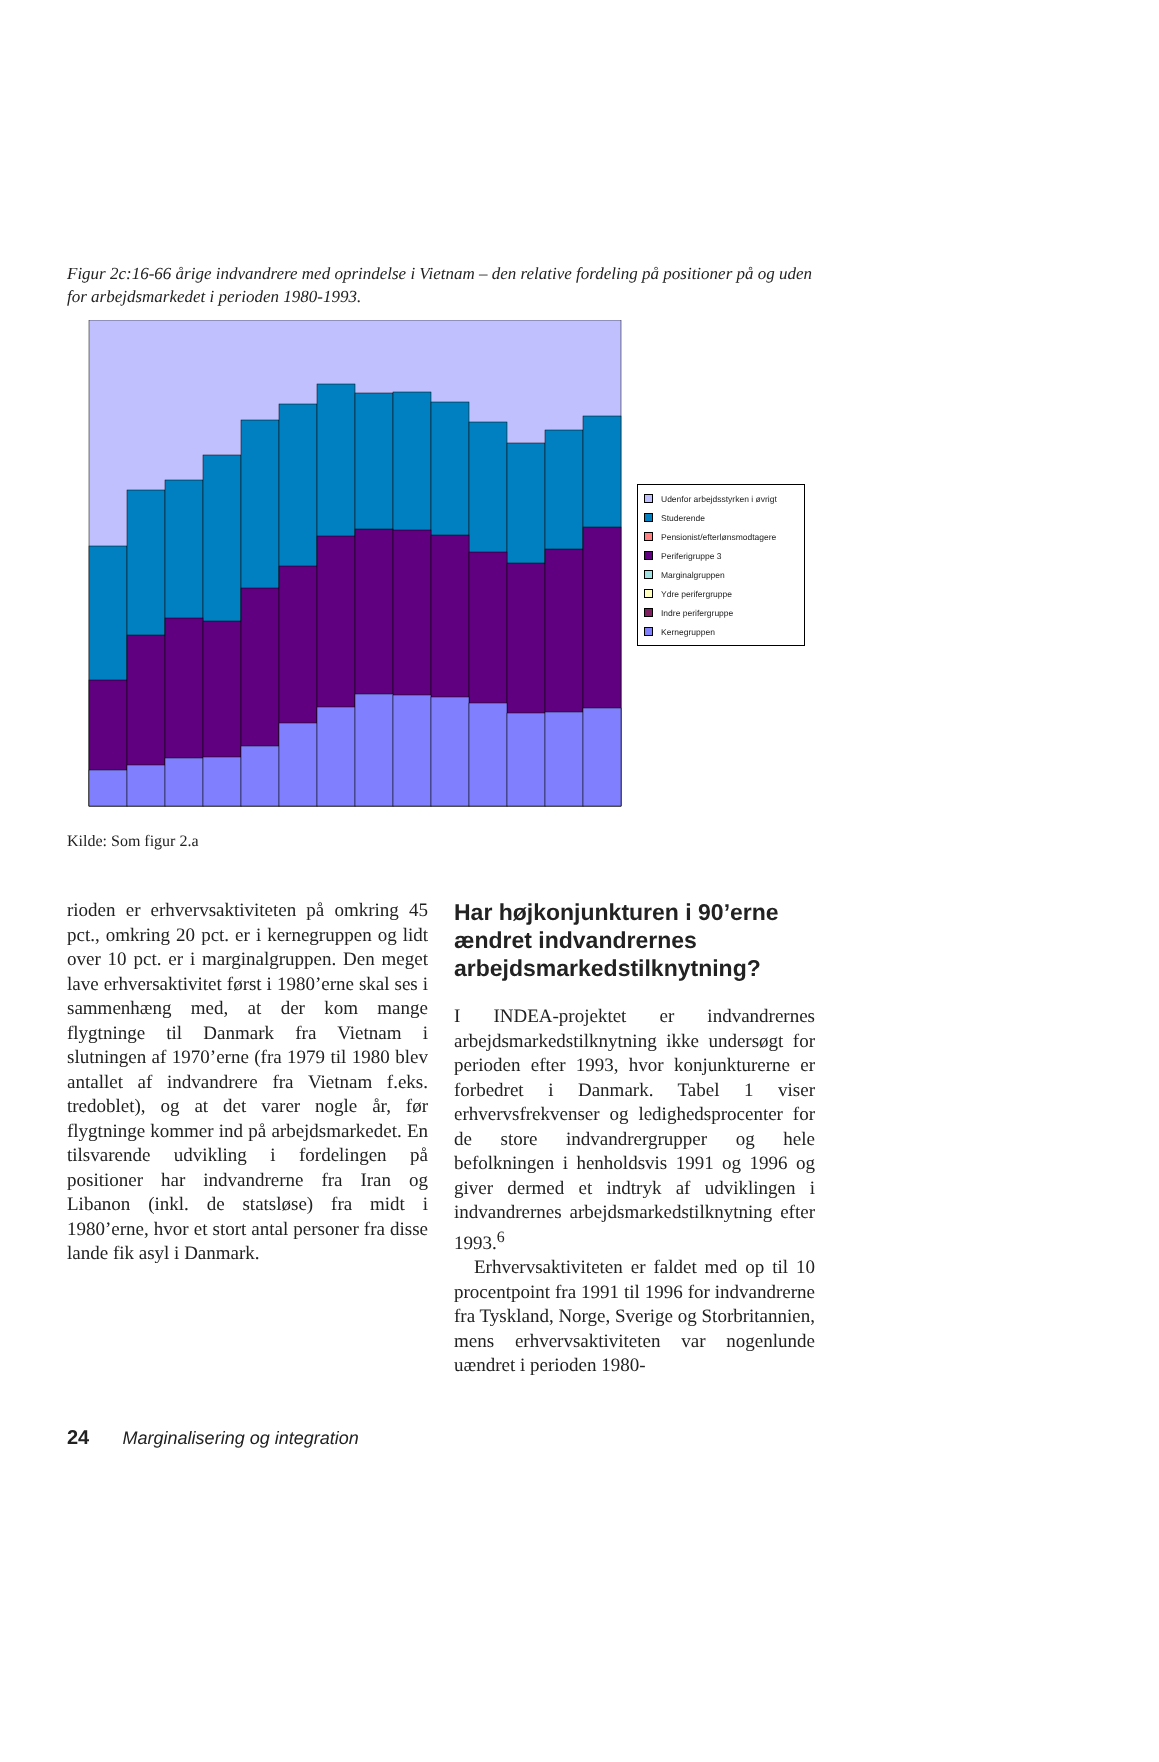Figur 2c:16-66 årige indvandrere med oprindelse i Vietnam – den relative fordeling på positioner på og uden for arbejdsmarkedet i perioden 1980-1993.
Udenfor arbejdsstyrken i øvrigt
Studerende
Pensionist/efterlønsmodtagere
Periferigruppe 3
Marginalgruppen
Ydre perifergruppe
Indre perifergruppe
Kernegruppen
Kilde: Som figur 2.a
rioden er erhvervsaktiviteten på omkring 45 pct., omkring 20 pct. er i kernegruppen og lidt over 10 pct. er i marginalgruppen. Den meget lave erhversaktivitet først i 1980’erne skal ses i sammenhæng med, at der kom mange flygtninge til Danmark fra Vietnam i slutningen af 1970’erne (fra 1979 til 1980 blev antallet af indvandrere fra Vietnam f.eks. tredoblet), og at det varer nogle år, før flygtninge kommer ind på arbejdsmarkedet. En tilsvarende udvikling i fordelingen på positioner har indvandrerne fra Iran og Libanon (inkl. de statsløse) fra midt i 1980’erne, hvor et stort antal personer fra disse lande fik asyl i Danmark.
Har højkonjunkturen i 90’erne ændret indvandrernes arbejdsmarkedstilknytning?
I INDEA-projektet er indvandrernes arbejdsmarkedstilknytning ikke undersøgt for perioden efter 1993, hvor konjunkturerne er forbedret i Danmark. Tabel 1 viser erhvervsfrekvenser og ledighedsprocenter for de store indvandrergrupper og hele befolkningen i henholdsvis 1991 og 1996 og giver dermed et indtryk af udviklingen i indvandrernes arbejdsmarkedstilknytning efter 1993.<sup>6</sup>
Erhvervsaktiviteten er faldet med op til 10 procentpoint fra 1991 til 1996 for indvandrerne fra Tyskland, Norge, Sverige og Storbritannien, mens erhvervsaktiviteten var nogenlunde uændret i perioden 1980-
24 Marginalisering og integration